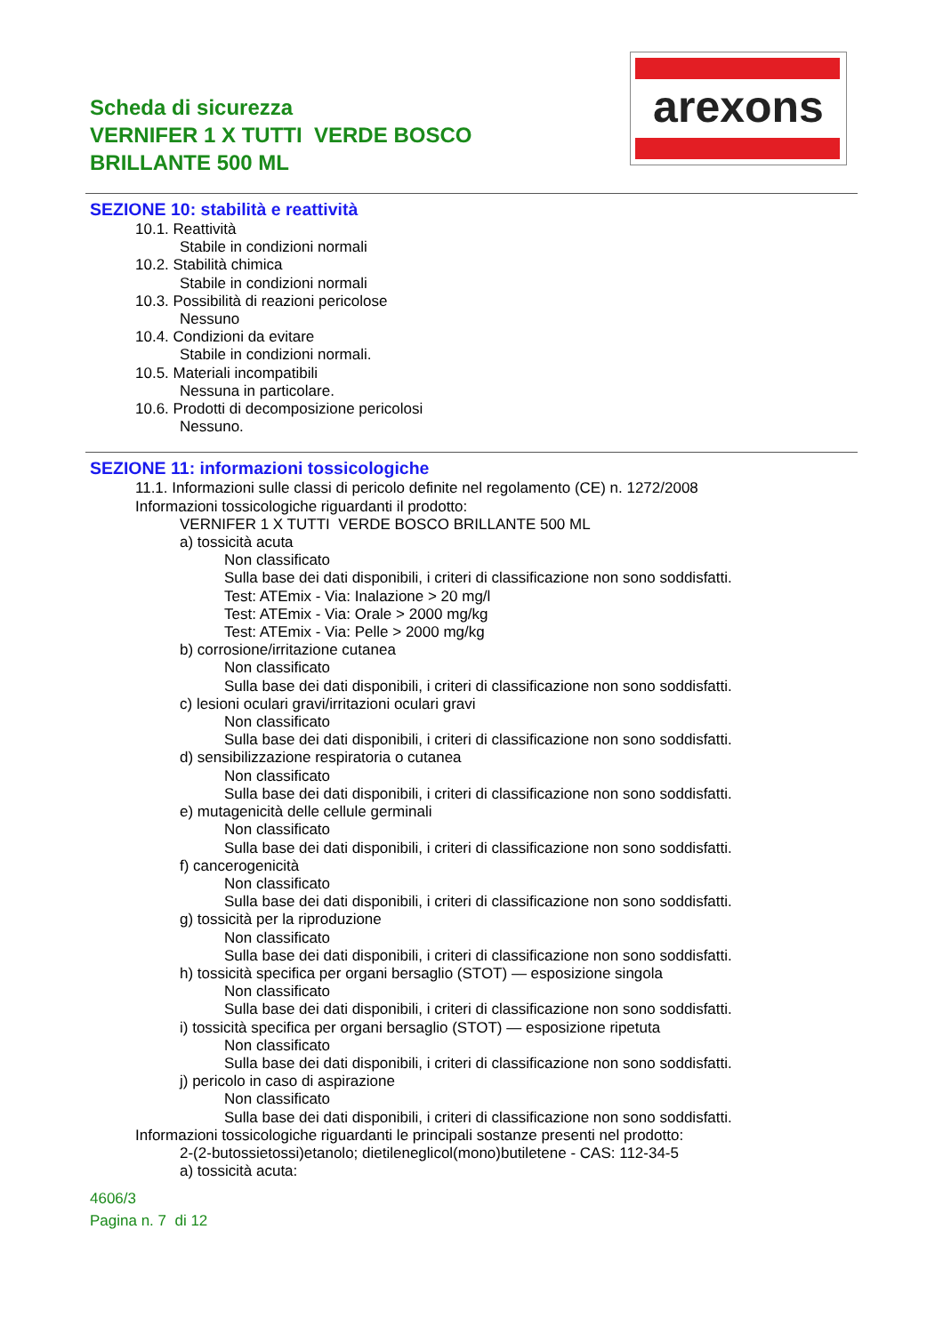Scheda di sicurezza
VERNIFER 1 X TUTTI VERDE BOSCO
BRILLANTE 500 ML
arexons
SEZIONE 10: stabilità e reattività
10.1. Reattività
Stabile in condizioni normali
10.2. Stabilità chimica
Stabile in condizioni normali
10.3. Possibilità di reazioni pericolose
Nessuno
10.4. Condizioni da evitare
Stabile in condizioni normali.
10.5. Materiali incompatibili
Nessuna in particolare.
10.6. Prodotti di decomposizione pericolosi
Nessuno.
SEZIONE 11: informazioni tossicologiche
11.1. Informazioni sulle classi di pericolo definite nel regolamento (CE) n. 1272/2008
Informazioni tossicologiche riguardanti il prodotto:
VERNIFER 1 X TUTTI VERDE BOSCO BRILLANTE 500 ML
a) tossicità acuta
Non classificato
Sulla base dei dati disponibili, i criteri di classificazione non sono soddisfatti.
Test: ATEmix - Via: Inalazione > 20 mg/l
Test: ATEmix - Via: Orale > 2000 mg/kg
Test: ATEmix - Via: Pelle > 2000 mg/kg
b) corrosione/irritazione cutanea
Non classificato
Sulla base dei dati disponibili, i criteri di classificazione non sono soddisfatti.
c) lesioni oculari gravi/irritazioni oculari gravi
Non classificato
Sulla base dei dati disponibili, i criteri di classificazione non sono soddisfatti.
d) sensibilizzazione respiratoria o cutanea
Non classificato
Sulla base dei dati disponibili, i criteri di classificazione non sono soddisfatti.
e) mutagenicità delle cellule germinali
Non classificato
Sulla base dei dati disponibili, i criteri di classificazione non sono soddisfatti.
f) cancerogenicità
Non classificato
Sulla base dei dati disponibili, i criteri di classificazione non sono soddisfatti.
g) tossicità per la riproduzione
Non classificato
Sulla base dei dati disponibili, i criteri di classificazione non sono soddisfatti.
h) tossicità specifica per organi bersaglio (STOT) — esposizione singola
Non classificato
Sulla base dei dati disponibili, i criteri di classificazione non sono soddisfatti.
i) tossicità specifica per organi bersaglio (STOT) — esposizione ripetuta
Non classificato
Sulla base dei dati disponibili, i criteri di classificazione non sono soddisfatti.
j) pericolo in caso di aspirazione
Non classificato
Sulla base dei dati disponibili, i criteri di classificazione non sono soddisfatti.
Informazioni tossicologiche riguardanti le principali sostanze presenti nel prodotto:
2-(2-butossietossi)etanolo; dietileneglicol(mono)butiletene - CAS: 112-34-5
a) tossicità acuta:
4606/3
Pagina n. 7 di 12